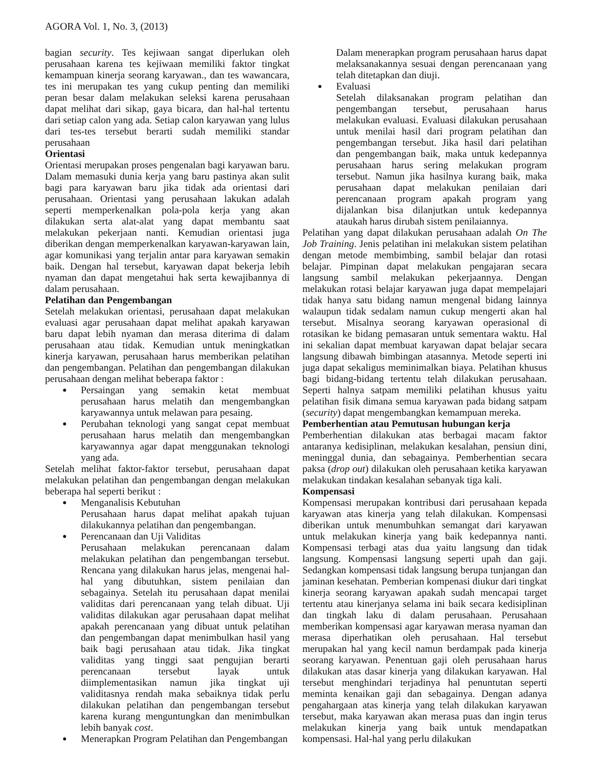AGORA Vol. 1, No. 3, (2013)
bagian security. Tes kejiwaan sangat diperlukan oleh perusahaan karena tes kejiwaan memiliki faktor tingkat kemampuan kinerja seorang karyawan., dan tes wawancara, tes ini merupakan tes yang cukup penting dan memiliki peran besar dalam melakukan seleksi karena perusahaan dapat melihat dari sikap, gaya bicara, dan hal-hal tertentu dari setiap calon yang ada. Setiap calon karyawan yang lulus dari tes-tes tersebut berarti sudah memiliki standar perusahaan
Orientasi
Orientasi merupakan proses pengenalan bagi karyawan baru. Dalam memasuki dunia kerja yang baru pastinya akan sulit bagi para karyawan baru jika tidak ada orientasi dari perusahaan. Orientasi yang perusahaan lakukan adalah seperti memperkenalkan pola-pola kerja yang akan dilakukan serta alat-alat yang dapat membantu saat melakukan pekerjaan nanti. Kemudian orientasi juga diberikan dengan memperkenalkan karyawan-karyawan lain, agar komunikasi yang terjalin antar para karyawan semakin baik. Dengan hal tersebut, karyawan dapat bekerja lebih nyaman dan dapat mengetahui hak serta kewajibannya di dalam perusahaan.
Pelatihan dan Pengembangan
Setelah melakukan orientasi, perusahaan dapat melakukan evaluasi agar perusahaan dapat melihat apakah karyawan baru dapat lebih nyaman dan merasa diterima di dalam perusahaan atau tidak. Kemudian untuk meningkatkan kinerja karyawan, perusahaan harus memberikan pelatihan dan pengembangan. Pelatihan dan pengembangan dilakukan perusahaan dengan melihat beberapa faktor :
Persaingan yang semakin ketat membuat perusahaan harus melatih dan mengembangkan karyawannya untuk melawan para pesaing.
Perubahan teknologi yang sangat cepat membuat perusahaan harus melatih dan mengembangkan karyawannya agar dapat menggunakan teknologi yang ada.
Setelah melihat faktor-faktor tersebut, perusahaan dapat melakukan pelatihan dan pengembangan dengan melakukan beberapa hal seperti berikut :
Menganalisis Kebutuhan
Perusahaan harus dapat melihat apakah tujuan dilakukannya pelatihan dan pengembangan.
Perencanaan dan Uji Validitas
Perusahaan melakukan perencanaan dalam melakukan pelatihan dan pengembangan tersebut. Rencana yang dilakukan harus jelas, mengenai hal-hal yang dibutuhkan, sistem penilaian dan sebagainya. Setelah itu perusahaan dapat menilai validitas dari perencanaan yang telah dibuat. Uji validitas dilakukan agar perusahaan dapat melihat apakah perencanaan yang dibuat untuk pelatihan dan pengembangan dapat menimbulkan hasil yang baik bagi perusahaan atau tidak. Jika tingkat validitas yang tinggi saat pengujian berarti perencanaan tersebut layak untuk diimplementasikan namun jika tingkat uji validitasnya rendah maka sebaiknya tidak perlu dilakukan pelatihan dan pengembangan tersebut karena kurang menguntungkan dan menimbulkan lebih banyak cost.
Menerapkan Program Pelatihan dan Pengembangan
Dalam menerapkan program perusahaan harus dapat melaksanakannya sesuai dengan perencanaan yang telah ditetapkan dan diuji.
Evaluasi
Setelah dilaksanakan program pelatihan dan pengembangan tersebut, perusahaan harus melakukan evaluasi. Evaluasi dilakukan perusahaan untuk menilai hasil dari program pelatihan dan pengembangan tersebut. Jika hasil dari pelatihan dan pengembangan baik, maka untuk kedepannya perusahaan harus sering melakukan program tersebut. Namun jika hasilnya kurang baik, maka perusahaan dapat melakukan penilaian dari perencanaan program apakah program yang dijalankan bisa dilanjutkan untuk kedepannya ataukah harus dirubah sistem penilaiannya.
Pelatihan yang dapat dilakukan perusahaan adalah On The Job Training. Jenis pelatihan ini melakukan sistem pelatihan dengan metode membimbing, sambil belajar dan rotasi belajar. Pimpinan dapat melakukan pengajaran secara langsung sambil melakukan pekerjaannya. Dengan melakukan rotasi belajar karyawan juga dapat mempelajari tidak hanya satu bidang namun mengenal bidang lainnya walaupun tidak sedalam namun cukup mengerti akan hal tersebut. Misalnya seorang karyawan operasional di rotasikan ke bidang pemasaran untuk sementara waktu. Hal ini sekalian dapat membuat karyawan dapat belajar secara langsung dibawah bimbingan atasannya. Metode seperti ini juga dapat sekaligus meminimalkan biaya. Pelatihan khusus bagi bidang-bidang tertentu telah dilakukan perusahaan. Seperti halnya satpam memiliki pelatihan khusus yaitu pelatihan fisik dimana semua karyawan pada bidang satpam (security) dapat mengembangkan kemampuan mereka.
Pemberhentian atau Pemutusan hubungan kerja
Pemberhentian dilakukan atas berbagai macam faktor antaranya kedisiplinan, melakukan kesalahan, pensiun dini, meninggal dunia, dan sebagainya. Pemberhentian secara paksa (drop out) dilakukan oleh perusahaan ketika karyawan melakukan tindakan kesalahan sebanyak tiga kali.
Kompensasi
Kompensasi merupakan kontribusi dari perusahaan kepada karyawan atas kinerja yang telah dilakukan. Kompensasi diberikan untuk menumbuhkan semangat dari karyawan untuk melakukan kinerja yang baik kedepannya nanti. Kompensasi terbagi atas dua yaitu langsung dan tidak langsung. Kompensasi langsung seperti upah dan gaji. Sedangkan kompensasi tidak langsung berupa tunjangan dan jaminan kesehatan. Pemberian kompenasi diukur dari tingkat kinerja seorang karyawan apakah sudah mencapai target tertentu atau kinerjanya selama ini baik secara kedisiplinan dan tingkah laku di dalam perusahaan. Perusahaan memberikan kompensasi agar karyawan merasa nyaman dan merasa diperhatikan oleh perusahaan. Hal tersebut merupakan hal yang kecil namun berdampak pada kinerja seorang karyawan. Penentuan gaji oleh perusahaan harus dilakukan atas dasar kinerja yang dilakukan karyawan. Hal tersebut menghindari terjadinya hal penuntutan seperti meminta kenaikan gaji dan sebagainya. Dengan adanya pengahargaan atas kinerja yang telah dilakukan karyawan tersebut, maka karyawan akan merasa puas dan ingin terus melakukan kinerja yang baik untuk mendapatkan kompensasi. Hal-hal yang perlu dilakukan